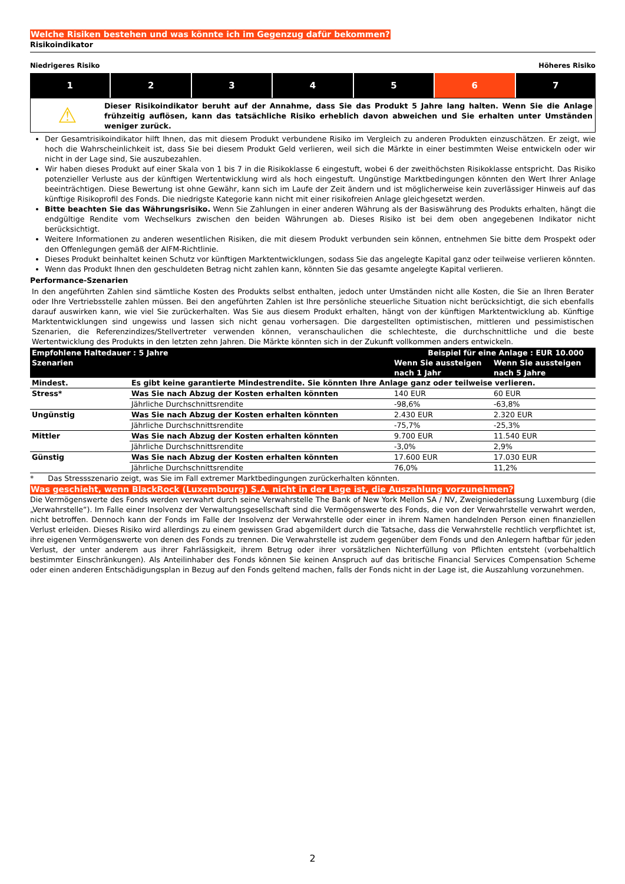Welche Risiken bestehen und was könnte ich im Gegenzug dafür bekommen?
Risikoindikator
Niedrigeres Risiko Höheres Risiko
1 2 3 4 5 6 7
⚠
Dieser Risikoindikator beruht auf der Annahme, dass Sie das Produkt 5 Jahre lang halten. Wenn Sie die Anlage frühzeitig auflösen, kann das tatsächliche Risiko erheblich davon abweichen und Sie erhalten unter Umständen weniger zurück.
Der Gesamtrisikoindikator hilft Ihnen, das mit diesem Produkt verbundene Risiko im Vergleich zu anderen Produkten einzuschätzen. Er zeigt, wie hoch die Wahrscheinlichkeit ist, dass Sie bei diesem Produkt Geld verlieren, weil sich die Märkte in einer bestimmten Weise entwickeln oder wir nicht in der Lage sind, Sie auszubezahlen.
Wir haben dieses Produkt auf einer Skala von 1 bis 7 in die Risikoklasse 6 eingestuft, wobei 6 der zweithöchsten Risikoklasse entspricht. Das Risiko potenzieller Verluste aus der künftigen Wertentwicklung wird als hoch eingestuft. Ungünstige Marktbedingungen könnten den Wert Ihrer Anlage beeinträchtigen. Diese Bewertung ist ohne Gewähr, kann sich im Laufe der Zeit ändern und ist möglicherweise kein zuverlässiger Hinweis auf das künftige Risikoprofil des Fonds. Die niedrigste Kategorie kann nicht mit einer risikofreien Anlage gleichgesetzt werden.
Bitte beachten Sie das Währungsrisiko. Wenn Sie Zahlungen in einer anderen Währung als der Basiswährung des Produkts erhalten, hängt die endgültige Rendite vom Wechselkurs zwischen den beiden Währungen ab. Dieses Risiko ist bei dem oben angegebenen Indikator nicht berücksichtigt.
Weitere Informationen zu anderen wesentlichen Risiken, die mit diesem Produkt verbunden sein können, entnehmen Sie bitte dem Prospekt oder den Offenlegungen gemäß der AIFM-Richtlinie.
Dieses Produkt beinhaltet keinen Schutz vor künftigen Marktentwicklungen, sodass Sie das angelegte Kapital ganz oder teilweise verlieren könnten.
Wenn das Produkt Ihnen den geschuldeten Betrag nicht zahlen kann, könnten Sie das gesamte angelegte Kapital verlieren.
Performance-Szenarien
In den angeführten Zahlen sind sämtliche Kosten des Produkts selbst enthalten, jedoch unter Umständen nicht alle Kosten, die Sie an Ihren Berater oder Ihre Vertriebsstelle zahlen müssen. Bei den angeführten Zahlen ist Ihre persönliche steuerliche Situation nicht berücksichtigt, die sich ebenfalls darauf auswirken kann, wie viel Sie zurückerhalten. Was Sie aus diesem Produkt erhalten, hängt von der künftigen Marktentwicklung ab. Künftige Marktentwicklungen sind ungewiss und lassen sich nicht genau vorhersagen. Die dargestellten optimistischen, mittleren und pessimistischen Szenarien, die Referenzindizes/Stellvertreter verwenden können, veranschaulichen die schlechteste, die durchschnittliche und die beste Wertentwicklung des Produkts in den letzten zehn Jahren. Die Märkte könnten sich in der Zukunft vollkommen anders entwickeln.
| Empfohlene Haltedauer : 5 Jahre | | Beispiel für eine Anlage : EUR 10.000 | |
| --- | --- | --- | --- |
| Szenarien | | Wenn Sie aussteigen nach 1 Jahr | Wenn Sie aussteigen nach 5 Jahre |
| Mindest. | Es gibt keine garantierte Mindestrendite. Sie könnten Ihre Anlage ganz oder teilweise verlieren. | | |
| Stress* | Was Sie nach Abzug der Kosten erhalten könnten | 140 EUR | 60 EUR |
| | Jährliche Durchschnittsrendite | -98,6% | -63,8% |
| Ungünstig | Was Sie nach Abzug der Kosten erhalten könnten | 2.430 EUR | 2.320 EUR |
| | Jährliche Durchschnittsrendite | -75,7% | -25,3% |
| Mittler | Was Sie nach Abzug der Kosten erhalten könnten | 9.700 EUR | 11.540 EUR |
| | Jährliche Durchschnittsrendite | -3,0% | 2,9% |
| Günstig | Was Sie nach Abzug der Kosten erhalten könnten | 17.600 EUR | 17.030 EUR |
| | Jährliche Durchschnittsrendite | 76,0% | 11,2% |
* Das Stressszenario zeigt, was Sie im Fall extremer Marktbedingungen zurückerhalten könnten.
Was geschieht, wenn BlackRock (Luxembourg) S.A. nicht in der Lage ist, die Auszahlung vorzunehmen?
Die Vermögenswerte des Fonds werden verwahrt durch seine Verwahrstelle The Bank of New York Mellon SA / NV, Zweigniederlassung Luxemburg (die „Verwahrstelle“). Im Falle einer Insolvenz der Verwaltungsgesellschaft sind die Vermögenswerte des Fonds, die von der Verwahrstelle verwahrt werden, nicht betroffen. Dennoch kann der Fonds im Falle der Insolvenz der Verwahrstelle oder einer in ihrem Namen handelnden Person einen finanziellen Verlust erleiden. Dieses Risiko wird allerdings zu einem gewissen Grad abgemildert durch die Tatsache, dass die Verwahrstelle rechtlich verpflichtet ist, ihre eigenen Vermögenswerte von denen des Fonds zu trennen. Die Verwahrstelle ist zudem gegenüber dem Fonds und den Anlegern haftbar für jeden Verlust, der unter anderem aus ihrer Fahrlässigkeit, ihrem Betrug oder ihrer vorsätzlichen Nichterfüllung von Pflichten entsteht (vorbehaltlich bestimmter Einschränkungen). Als Anteilinhaber des Fonds können Sie keinen Anspruch auf das britische Financial Services Compensation Scheme oder einen anderen Entschädigungsplan in Bezug auf den Fonds geltend machen, falls der Fonds nicht in der Lage ist, die Auszahlung vorzunehmen.
2